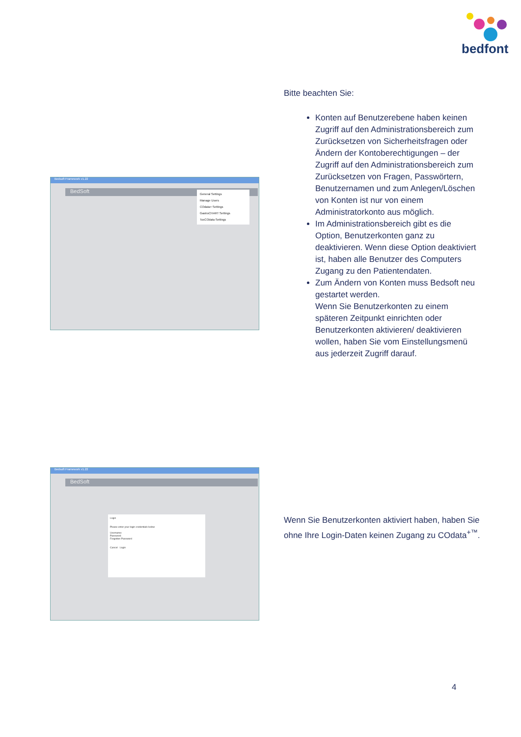bedfont
Bitte beachten Sie:
Konten auf Benutzerebene haben keinen Zugriff auf den Administrationsbereich zum Zurücksetzen von Sicherheitsfragen oder Ändern der Kontoberechtigungen – der Zugriff auf den Administrationsbereich zum Zurücksetzen von Fragen, Passwörtern, Benutzernamen und zum Anlegen/Löschen von Konten ist nur von einem Administratorkonto aus möglich.
Im Administrationsbereich gibt es die Option, Benutzerkonten ganz zu deaktivieren. Wenn diese Option deaktiviert ist, haben alle Benutzer des Computers Zugang zu den Patientendaten.
Zum Ändern von Konten muss Bedsoft neu gestartet werden.
Wenn Sie Benutzerkonten zu einem späteren Zeitpunkt einrichten oder Benutzerkonten aktivieren/ deaktivieren wollen, haben Sie vom Einstellungsmenü aus jederzeit Zugriff darauf.
Bedsoft Framework v1.22
BedSoft
General Settings
Manage Users
COdata+ Settings
GastroCHART Settings
ToxCOdata Settings
Bedsoft Framework v1.22
BedSoft
Login
Please enter your login credentials below
Username:
Password:
Forgotten Password
Cancel Login
Wenn Sie Benutzerkonten aktiviert haben, haben Sie ohne Ihre Login-Daten keinen Zugang zu COdata<sup>+™</sup>.
4